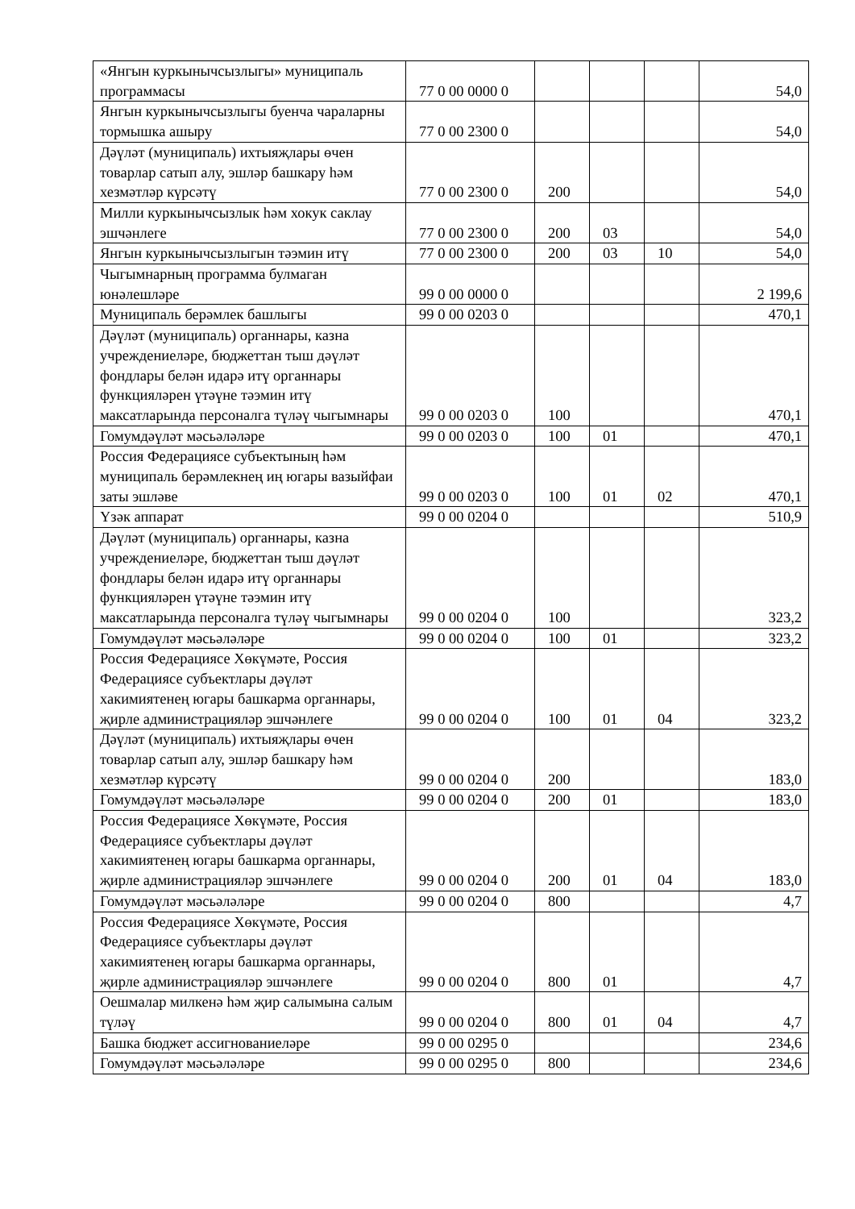| «Янгын куркынычсызлыгы» муниципаль программасы | 77 0 00 0000 0 | | | | 54,0 |
| Янгын куркынычсызлыгы буенча чараларны тормышка ашыру | 77 0 00 2300 0 | | | | 54,0 |
| Дәүләт (муниципаль) ихтыяҗлары өчен товарлар сатып алу, эшләр башкару һәм хезмәтләр күрсәтү | 77 0 00 2300 0 | 200 | | | 54,0 |
| Милли куркынычсызлык һәм хокук саклау эшчәнлеге | 77 0 00 2300 0 | 200 | 03 | | 54,0 |
| Янгын куркынычсызлыгын тәэмин итү | 77 0 00 2300 0 | 200 | 03 | 10 | 54,0 |
| Чыгымнарның программа булмаган юнәлешләре | 99 0 00 0000 0 | | | | 2 199,6 |
| Муниципаль берәмлек башлыгы | 99 0 00 0203 0 | | | | 470,1 |
| Дәүләт (муниципаль) органнары, казна учреждениеләре, бюджеттан тыш дәүләт фондлары белән идарә итү органнары функцияләрен үтәүне тәэмин итү максатларында персоналга түләү чыгымнары | 99 0 00 0203 0 | 100 | | | 470,1 |
| Гомумдәүләт мәсьәләләре | 99 0 00 0203 0 | 100 | 01 | | 470,1 |
| Россия Федерациясе субъектының һәм муниципаль берәмлекнең иң югары вазыйфаи заты эшләве | 99 0 00 0203 0 | 100 | 01 | 02 | 470,1 |
| Үзәк аппарат | 99 0 00 0204 0 | | | | 510,9 |
| Дәүләт (муниципаль) органнары, казна учреждениеләре, бюджеттан тыш дәүләт фондлары белән идарә итү органнары функцияләрен үтәүне тәэмин итү максатларында персоналга түләү чыгымнары | 99 0 00 0204 0 | 100 | | | 323,2 |
| Гомумдәүләт мәсьәләләре | 99 0 00 0204 0 | 100 | 01 | | 323,2 |
| Россия Федерациясе Хөкүмәте, Россия Федерациясе субъектлары дәүләт хакимиятенең югары башкарма органнары, җирле администрацияләр эшчәнлеге | 99 0 00 0204 0 | 100 | 01 | 04 | 323,2 |
| Дәүләт (муниципаль) ихтыяҗлары өчен товарлар сатып алу, эшләр башкару һәм хезмәтләр күрсәтү | 99 0 00 0204 0 | 200 | | | 183,0 |
| Гомумдәүләт мәсьәләләре | 99 0 00 0204 0 | 200 | 01 | | 183,0 |
| Россия Федерациясе Хөкүмәте, Россия Федерациясе субъектлары дәүләт хакимиятенең югары башкарма органнары, җирле администрацияләр эшчәнлеге | 99 0 00 0204 0 | 200 | 01 | 04 | 183,0 |
| Гомумдәүләт мәсьәләләре | 99 0 00 0204 0 | 800 | | | 4,7 |
| Россия Федерациясе Хөкүмәте, Россия Федерациясе субъектлары дәүләт хакимиятенең югары башкарма органнары, җирле администрацияләр эшчәнлеге | 99 0 00 0204 0 | 800 | 01 | | 4,7 |
| Оешмалар милкенә һәм җир салымына салым түләү | 99 0 00 0204 0 | 800 | 01 | 04 | 4,7 |
| Башка бюджет ассигнованиеләре | 99 0 00 0295 0 | | | | 234,6 |
| Гомумдәүләт мәсьәләләре | 99 0 00 0295 0 | 800 | | | 234,6 |